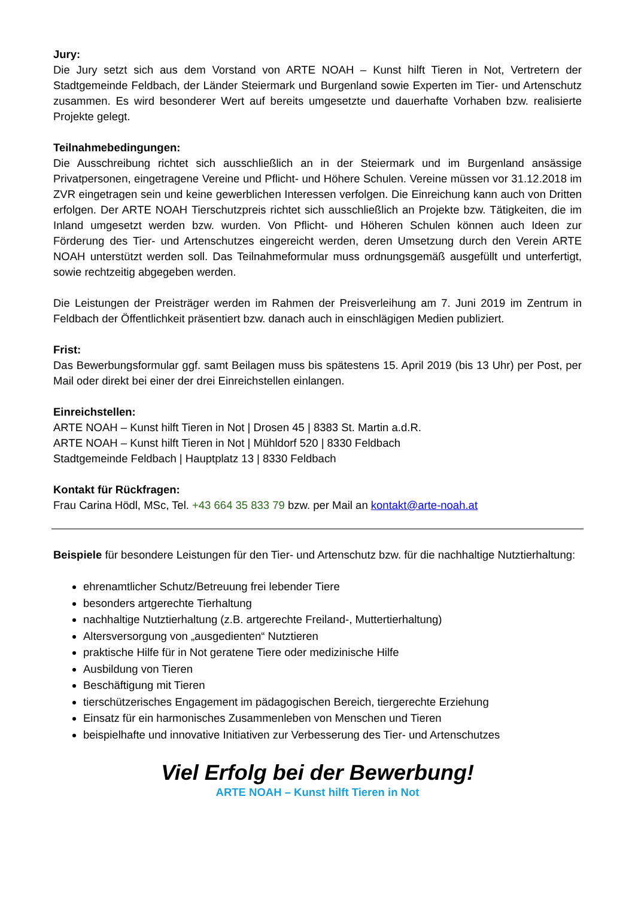Jury:
Die Jury setzt sich aus dem Vorstand von ARTE NOAH – Kunst hilft Tieren in Not, Vertretern der Stadtgemeinde Feldbach, der Länder Steiermark und Burgenland sowie Experten im Tier- und Artenschutz zusammen. Es wird besonderer Wert auf bereits umgesetzte und dauerhafte Vorhaben bzw. realisierte Projekte gelegt.
Teilnahmebedingungen:
Die Ausschreibung richtet sich ausschließlich an in der Steiermark und im Burgenland ansässige Privatpersonen, eingetragene Vereine und Pflicht- und Höhere Schulen. Vereine müssen vor 31.12.2018 im ZVR eingetragen sein und keine gewerblichen Interessen verfolgen. Die Einreichung kann auch von Dritten erfolgen. Der ARTE NOAH Tierschutzpreis richtet sich ausschließlich an Projekte bzw. Tätigkeiten, die im Inland umgesetzt werden bzw. wurden. Von Pflicht- und Höheren Schulen können auch Ideen zur Förderung des Tier- und Artenschutzes eingereicht werden, deren Umsetzung durch den Verein ARTE NOAH unterstützt werden soll. Das Teilnahmeformular muss ordnungsgemäß ausgefüllt und unterfertigt, sowie rechtzeitig abgegeben werden.
Die Leistungen der Preisträger werden im Rahmen der Preisverleihung am 7. Juni 2019 im Zentrum in Feldbach der Öffentlichkeit präsentiert bzw. danach auch in einschlägigen Medien publiziert.
Frist:
Das Bewerbungsformular ggf. samt Beilagen muss bis spätestens 15. April 2019 (bis 13 Uhr) per Post, per Mail oder direkt bei einer der drei Einreichstellen einlangen.
Einreichstellen:
ARTE NOAH – Kunst hilft Tieren in Not | Drosen 45 | 8383 St. Martin a.d.R.
ARTE NOAH – Kunst hilft Tieren in Not | Mühldorf 520 | 8330 Feldbach
Stadtgemeinde Feldbach | Hauptplatz 13 | 8330 Feldbach
Kontakt für Rückfragen:
Frau Carina Hödl, MSc, Tel. +43 664 35 833 79 bzw. per Mail an kontakt@arte-noah.at
Beispiele für besondere Leistungen für den Tier- und Artenschutz bzw. für die nachhaltige Nutztierhaltung:
ehrenamtlicher Schutz/Betreuung frei lebender Tiere
besonders artgerechte Tierhaltung
nachhaltige Nutztierhaltung (z.B. artgerechte Freiland-, Muttertierhaltung)
Altersversorgung von „ausgedienten“ Nutztieren
praktische Hilfe für in Not geratene Tiere oder medizinische Hilfe
Ausbildung von Tieren
Beschäftigung mit Tieren
tierschützerisches Engagement im pädagogischen Bereich, tiergerechte Erziehung
Einsatz für ein harmonisches Zusammenleben von Menschen und Tieren
beispielhafte und innovative Initiativen zur Verbesserung des Tier- und Artenschutzes
Viel Erfolg bei der Bewerbung!
ARTE NOAH – Kunst hilft Tieren in Not